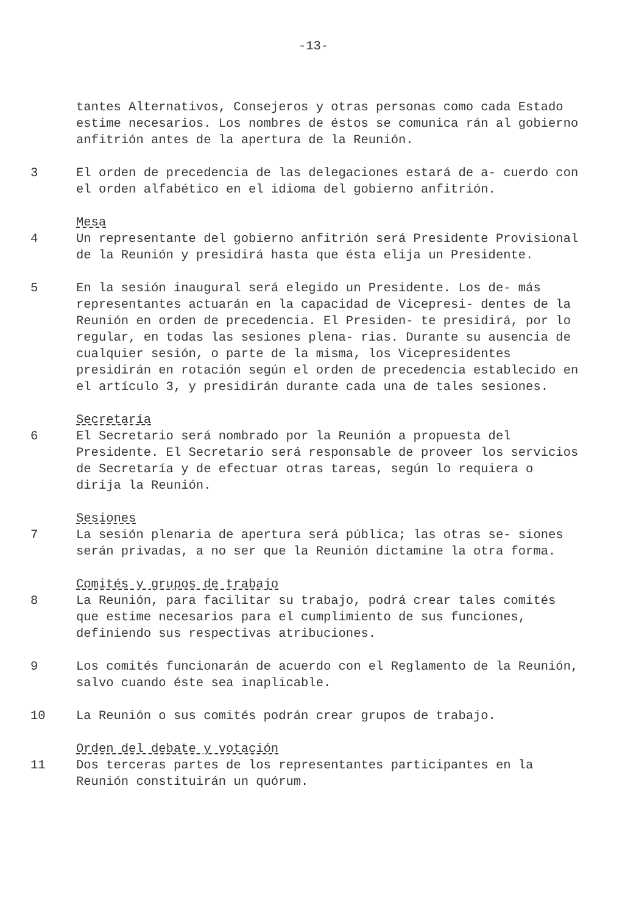-13-
tantes Alternativos, Consejeros y otras personas como cada Estado estime necesarios. Los nombres de éstos se comunica rán al gobierno anfitrión antes de la apertura de la Reunión.
3 El orden de precedencia de las delegaciones estará de a- cuerdo con el orden alfabético en el idioma del gobierno anfitrión.
Mesa
4 Un representante del gobierno anfitrión será Presidente Provisional de la Reunión y presidirá hasta que ésta elija un Presidente.
5 En la sesión inaugural será elegido un Presidente. Los de- más representantes actuarán en la capacidad de Vicepresi- dentes de la Reunión en orden de precedencia. El Presiden- te presidirá, por lo regular, en todas las sesiones plena- rias. Durante su ausencia de cualquier sesión, o parte de la misma, los Vicepresidentes presidirán en rotación según el orden de precedencia establecido en el artículo 3, y presidirán durante cada una de tales sesiones.
Secretaría
6 El Secretario será nombrado por la Reunión a propuesta del Presidente. El Secretario será responsable de proveer los servicios de Secretaría y de efectuar otras tareas, según lo requiera o dirija la Reunión.
Sesiones
7 La sesión plenaria de apertura será pública; las otras se- siones serán privadas, a no ser que la Reunión dictamine la otra forma.
Comités y grupos de trabajo
8 La Reunión, para facilitar su trabajo, podrá crear tales comités que estime necesarios para el cumplimiento de sus funciones, definiendo sus respectivas atribuciones.
9 Los comités funcionarán de acuerdo con el Reglamento de la Reunión, salvo cuando éste sea inaplicable.
10 La Reunión o sus comités podrán crear grupos de trabajo.
Orden del debate y votación
11 Dos terceras partes de los representantes participantes en la Reunión constituirán un quórum.